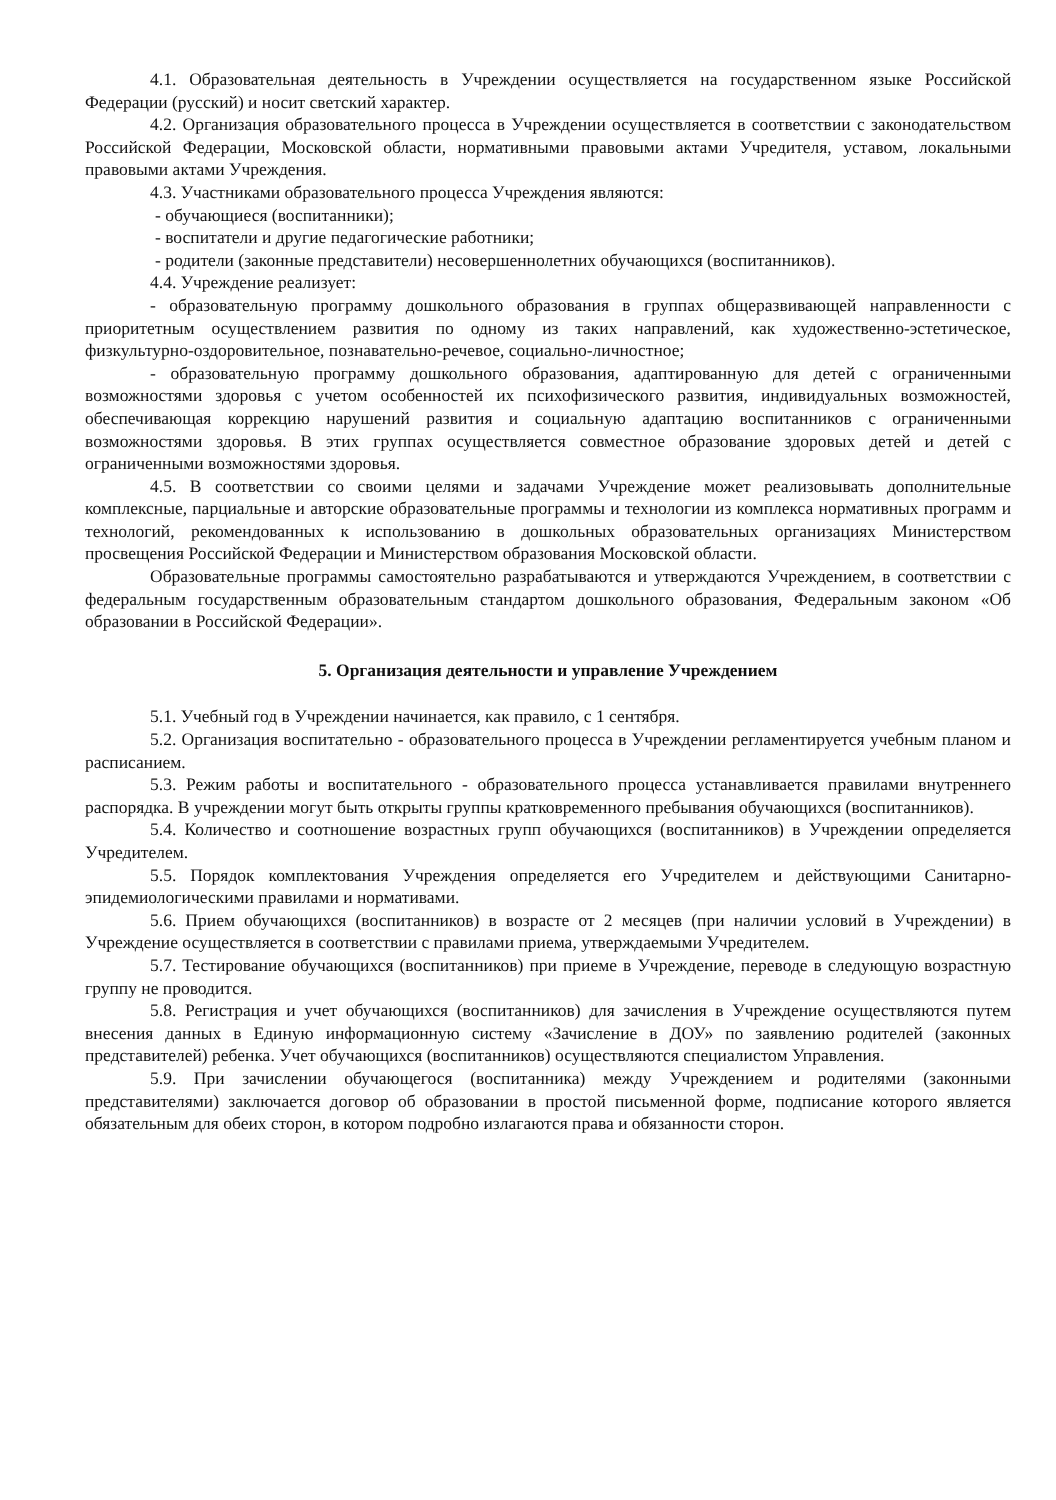4.1. Образовательная деятельность в Учреждении осуществляется на государственном языке Российской Федерации (русский) и носит светский характер.
4.2. Организация образовательного процесса в Учреждении осуществляется в соответствии с законодательством Российской Федерации, Московской области, нормативными правовыми актами Учредителя, уставом, локальными правовыми актами Учреждения.
4.3. Участниками образовательного процесса Учреждения являются:
- обучающиеся (воспитанники);
- воспитатели и другие педагогические работники;
- родители (законные представители) несовершеннолетних обучающихся (воспитанников).
4.4. Учреждение реализует:
- образовательную программу дошкольного образования в группах общеразвивающей направленности с приоритетным осуществлением развития по одному из таких направлений, как художественно-эстетическое, физкультурно-оздоровительное, познавательно-речевое, социально-личностное;
- образовательную программу дошкольного образования, адаптированную для детей с ограниченными возможностями здоровья с учетом особенностей их психофизического развития, индивидуальных возможностей, обеспечивающая коррекцию нарушений развития и социальную адаптацию воспитанников с ограниченными возможностями здоровья. В этих группах осуществляется совместное образование здоровых детей и детей с ограниченными возможностями здоровья.
4.5. В соответствии со своими целями и задачами Учреждение может реализовывать дополнительные комплексные, парциальные и авторские образовательные программы и технологии из комплекса нормативных программ и технологий, рекомендованных к использованию в дошкольных образовательных организациях Министерством просвещения Российской Федерации и Министерством образования Московской области.
Образовательные программы самостоятельно разрабатываются и утверждаются Учреждением, в соответствии с федеральным государственным образовательным стандартом дошкольного образования, Федеральным законом «Об образовании в Российской Федерации».
5. Организация деятельности и управление Учреждением
5.1. Учебный год в Учреждении начинается, как правило, с 1 сентября.
5.2. Организация воспитательно - образовательного процесса в Учреждении регламентируется учебным планом и расписанием.
5.3. Режим работы и воспитательного - образовательного процесса устанавливается правилами внутреннего распорядка. В учреждении могут быть открыты группы кратковременного пребывания обучающихся (воспитанников).
5.4. Количество и соотношение возрастных групп обучающихся (воспитанников) в Учреждении определяется Учредителем.
5.5. Порядок комплектования Учреждения определяется его Учредителем и действующими Санитарно-эпидемиологическими правилами и нормативами.
5.6. Прием обучающихся (воспитанников) в возрасте от 2 месяцев (при наличии условий в Учреждении) в Учреждение осуществляется в соответствии с правилами приема, утверждаемыми Учредителем.
5.7. Тестирование обучающихся (воспитанников) при приеме в Учреждение, переводе в следующую возрастную группу не проводится.
5.8. Регистрация и учет обучающихся (воспитанников) для зачисления в Учреждение осуществляются путем внесения данных в Единую информационную систему «Зачисление в ДОУ» по заявлению родителей (законных представителей) ребенка. Учет обучающихся (воспитанников) осуществляются специалистом Управления.
5.9. При зачислении обучающегося (воспитанника) между Учреждением и родителями (законными представителями) заключается договор об образовании в простой письменной форме, подписание которого является обязательным для обеих сторон, в котором подробно излагаются права и обязанности сторон.